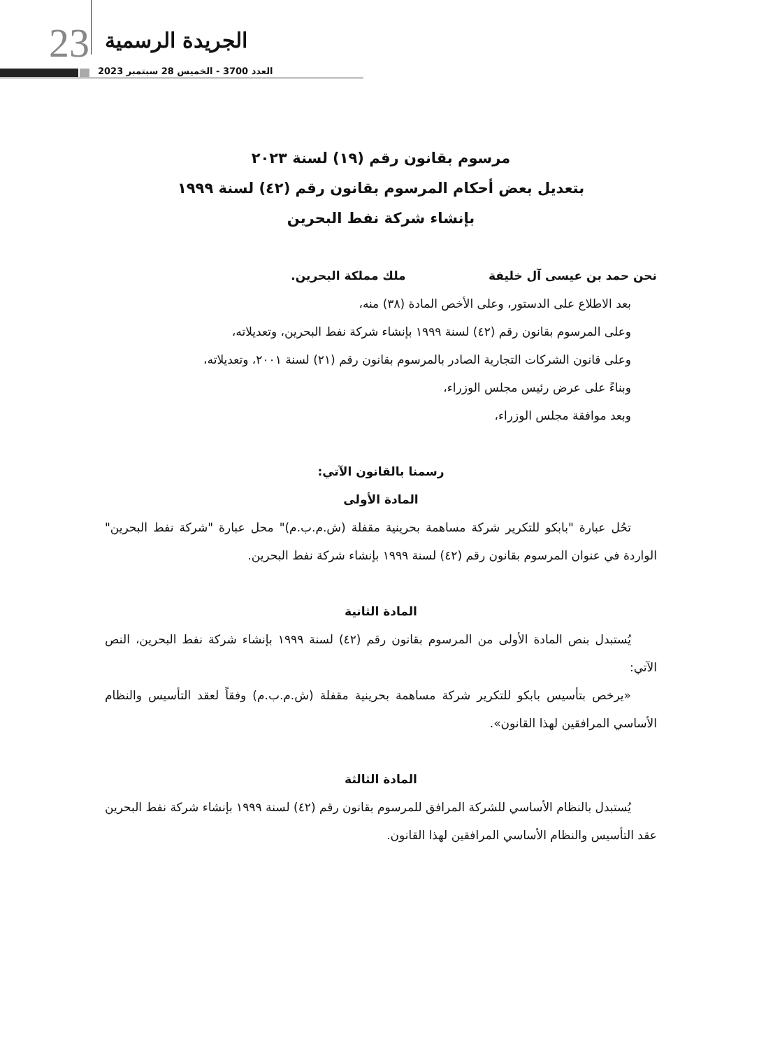23 الجريدة الرسمية
العدد 3700 - الخميس 28 سبتمبر 2023
مرسوم بقانون رقم (١٩) لسنة ٢٠٢٣
بتعديل بعض أحكام المرسوم بقانون رقم (٤٢) لسنة ١٩٩٩
بإنشاء شركة نفط البحرين
نحن حمد بن عيسى آل خليفة ملك مملكة البحرين.
بعد الاطلاع على الدستور، وعلى الأخص المادة (٣٨) منه،
وعلى المرسوم بقانون رقم (٤٢) لسنة ١٩٩٩ بإنشاء شركة نفط البحرين، وتعديلاته،
وعلى قانون الشركات التجارية الصادر بالمرسوم بقانون رقم (٢١) لسنة ٢٠٠١، وتعديلاته،
وبناءً على عرض رئيس مجلس الوزراء،
وبعد موافقة مجلس الوزراء،
رسمنا بالقانون الآتي:
المادة الأولى
تحُل عبارة "بابكو للتكرير شركة مساهمة بحرينية مقفلة (ش.م.ب.م)" محل عبارة "شركة نفط البحرين" الواردة في عنوان المرسوم بقانون رقم (٤٢) لسنة ١٩٩٩ بإنشاء شركة نفط البحرين.
المادة الثانية
يُستبدل بنص المادة الأولى من المرسوم بقانون رقم (٤٢) لسنة ١٩٩٩ بإنشاء شركة نفط البحرين، النص الآتي:
«يرخص بتأسيس بابكو للتكرير شركة مساهمة بحرينية مقفلة (ش.م.ب.م) وفقاً لعقد التأسيس والنظام الأساسي المرافقين لهذا القانون».
المادة الثالثة
يُستبدل بالنظام الأساسي للشركة المرافق للمرسوم بقانون رقم (٤٢) لسنة ١٩٩٩ بإنشاء شركة نفط البحرين عقد التأسيس والنظام الأساسي المرافقين لهذا القانون.